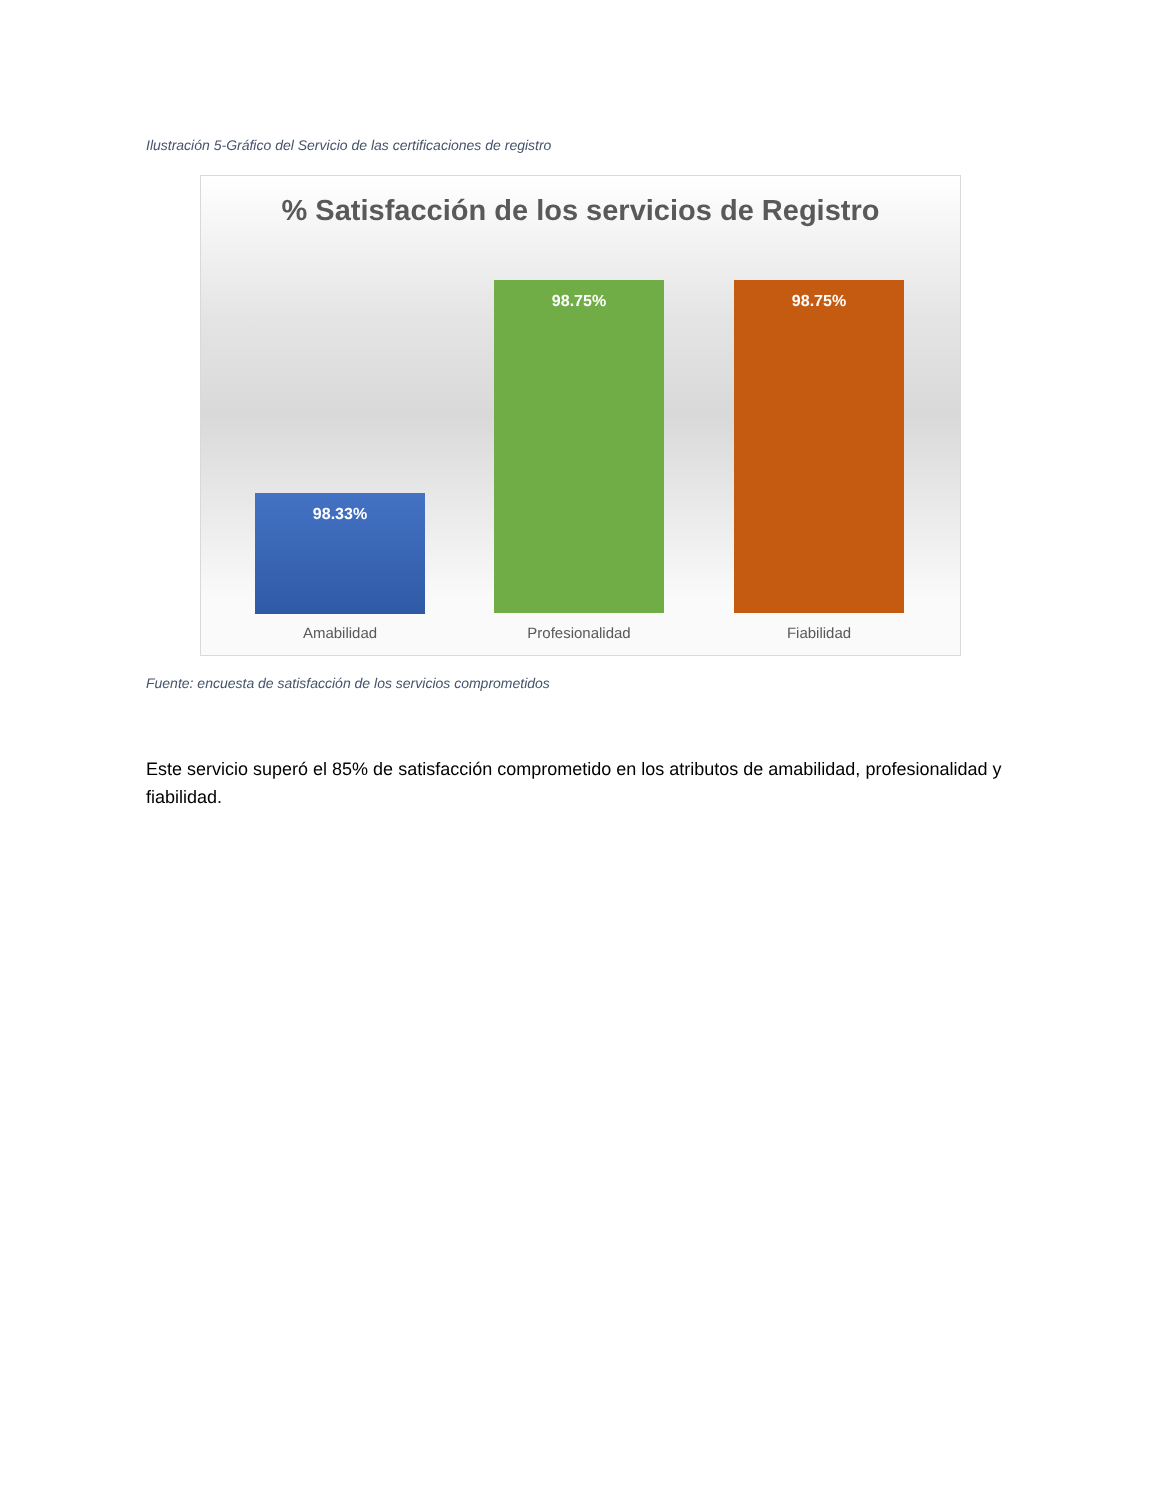Ilustración 5-Gráfico del Servicio de las certificaciones de registro
% Satisfacción de los servicios de Registro
98.33%
98.75% 98.75%
Amabilidad Profesionalidad Fiabilidad
Fuente: encuesta de satisfacción de los servicios comprometidos
Este servicio superó el 85% de satisfacción comprometido en los atributos de amabilidad, profesionalidad y fiabilidad.